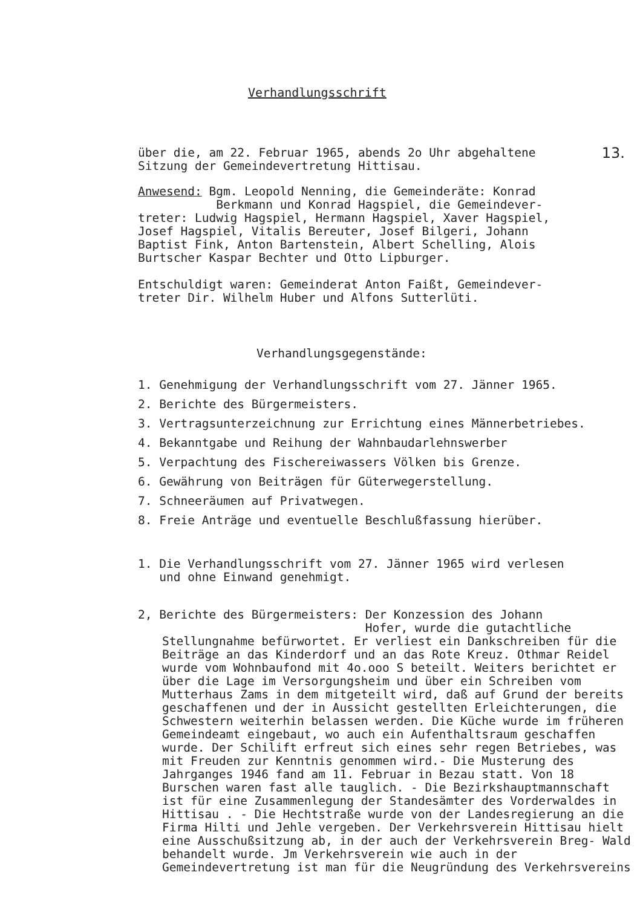Verhandlungsschrift
über die, am 22. Februar 1965, abends 2o Uhr abgehaltene 13.
Sitzung der Gemeindevertretung Hittisau.
Anwesend: Bgm. Leopold Nenning, die Gemeinderäte: Konrad
Berkmann und Konrad Hagspiel, die Gemeindever-
treter: Ludwig Hagspiel, Hermann Hagspiel, Xaver Hagspiel,
Josef Hagspiel, Vitalis Bereuter, Josef Bilgeri, Johann
Baptist Fink, Anton Bartenstein, Albert Schelling, Alois
Burtscher Kaspar Bechter und Otto Lipburger.
Entschuldigt waren: Gemeinderat Anton Faißt, Gemeindever-
treter Dir. Wilhelm Huber und Alfons Sutterlüti.
Verhandlungsgegenstände:
1. Genehmigung der Verhandlungsschrift vom 27. Jänner 1965.
2. Berichte des Bürgermeisters.
3. Vertragsunterzeichnung zur Errichtung eines Männerbetriebes.
4. Bekanntgabe und Reihung der Wahnbaudarlehnswerber
5. Verpachtung des Fischereiwassers Völken bis Grenze.
6. Gewährung von Beiträgen für Güterwegerstellung.
7. Schneeräumen auf Privatwegen.
8. Freie Anträge und eventuelle Beschlußfassung hierüber.
1. Die Verhandlungsschrift vom 27. Jänner 1965 wird verlesen
und ohne Einwand genehmigt.
2, Berichte des Bürgermeisters: Der Konzession des Johann
Hofer, wurde die gutachtliche
Stellungnahme befürwortet. Er verliest ein Dankschreiben für die Beiträge an das Kinderdorf und an das Rote Kreuz. Othmar Reidel wurde vom Wohnbaufond mit 4o.ooo S beteilt. Weiters berichtet er über die Lage im Versorgungsheim und über ein Schreiben vom Mutterhaus Zams in dem mitgeteilt wird, daß auf Grund der bereits geschaffenen und der in Aussicht gestellten Erleichterungen, die Schwestern weiterhin belassen werden. Die Küche wurde im früheren Gemeindeamt eingebaut, wo auch ein Aufenthaltsraum geschaffen wurde. Der Schilift erfreut sich eines sehr regen Betriebes, was mit Freuden zur Kenntnis genommen wird.- Die Musterung des Jahrganges 1946 fand am 11. Februar in Bezau statt. Von 18 Burschen waren fast alle tauglich. - Die Bezirkshauptmannschaft ist für eine Zusammenlegung der Standesämter des Vorderwaldes in Hittisau . - Die Hechtstraße wurde von der Landesregierung an die Firma Hilti und Jehle vergeben. Der Verkehrsverein Hittisau hielt eine Ausschußsitzung ab, in der auch der Verkehrsverein Breg- Wald behandelt wurde. Jm Verkehrsverein wie auch in der Gemeindevertretung ist man für die Neugründung des Verkehrsvereins